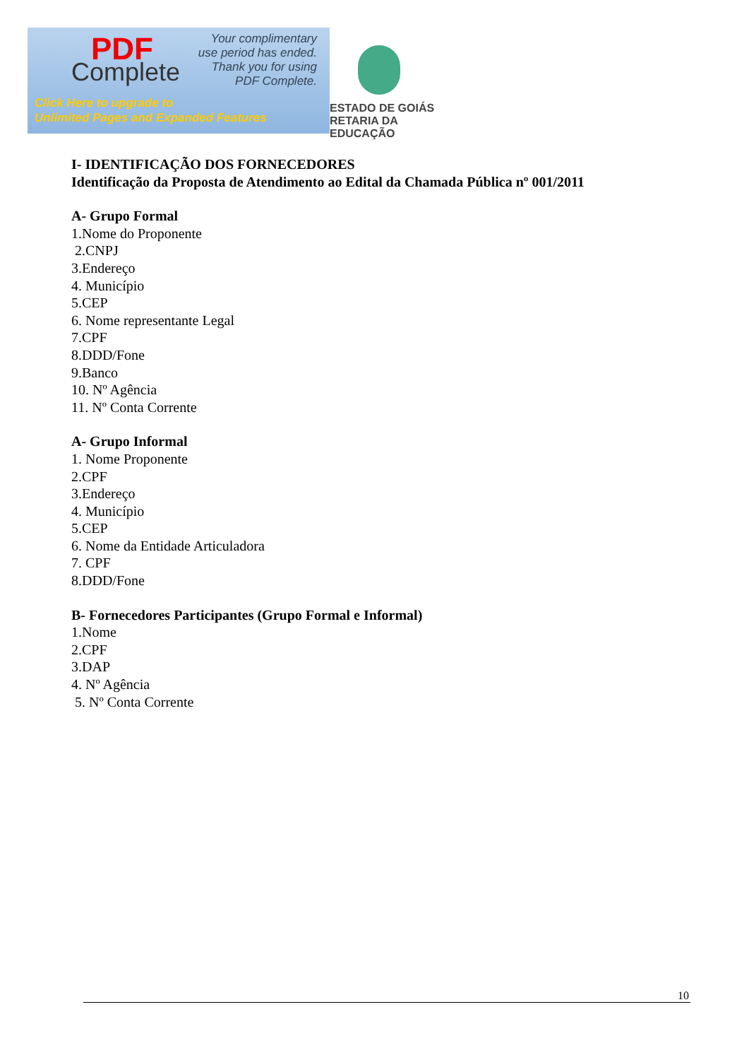PDF
Complete
Your complimentary
use period has ended.
Thank you for using
PDF Complete.
Click Here to upgrade to
Unlimited Pages and Expanded Features
ESTADO DE GOIÁS
RETARIA DA EDUCAÇÃO
I- IDENTIFICAÇÃO DOS FORNECEDORES
Identificação da Proposta de Atendimento ao Edital da Chamada Pública nº 001/2011
A- Grupo Formal
1.Nome do Proponente
2.CNPJ
3.Endereço
4. Município
5.CEP
6. Nome representante Legal
7.CPF
8.DDD/Fone
9.Banco
10. Nº Agência
11. Nº Conta Corrente
A- Grupo Informal
1. Nome Proponente
2.CPF
3.Endereço
4. Município
5.CEP
6. Nome da Entidade Articuladora
7. CPF
8.DDD/Fone
B- Fornecedores Participantes (Grupo Formal e Informal)
1.Nome
2.CPF
3.DAP
4. Nº Agência
5. Nº Conta Corrente
10